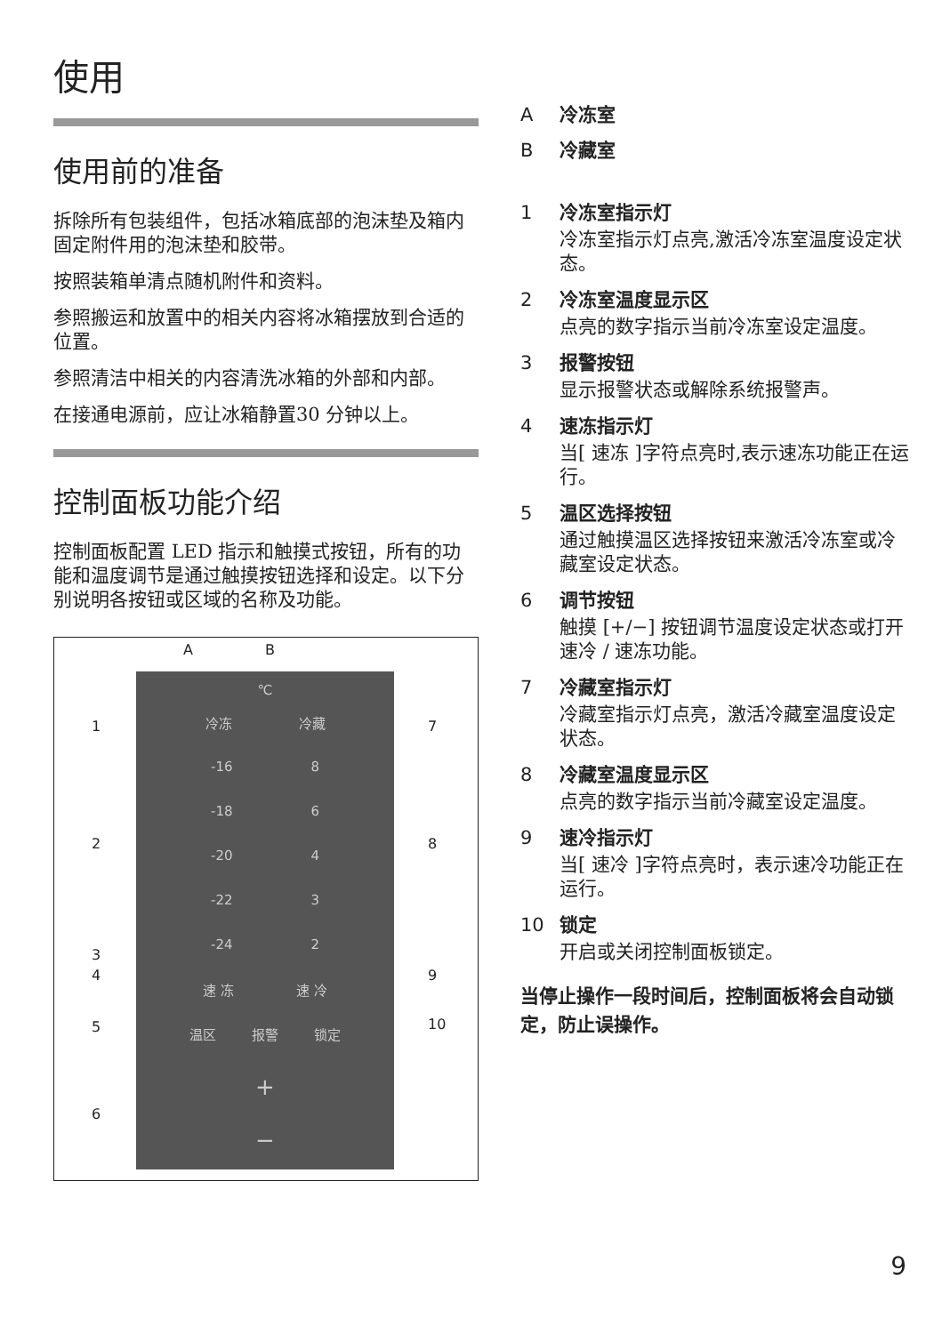使用
使用前的准备
拆除所有包装组件，包括冰箱底部的泡沫垫及箱内固定附件用的泡沫垫和胶带。
按照装箱单清点随机附件和资料。
参照搬运和放置中的相关内容将冰箱摆放到合适的位置。
参照清洁中相关的内容清洗冰箱的外部和内部。
在接通电源前，应让冰箱静置30 分钟以上。
控制面板功能介绍
控制面板配置 LED 指示和触摸式按钮，所有的功能和温度调节是通过触摸按钮选择和设定。以下分别说明各按钮或区域的名称及功能。
A B
℃
冷冻 冷藏
-16 8
-18 6
-20 4
-22 3
-24 2
速 冻 速 冷
温区 报警 锁定
+
−
1
2
3
4
5
6
7
8
9
10
A冷冻室
B冷藏室
1 冷冻室指示灯
冷冻室指示灯点亮,激活冷冻室温度设定状态。
2 冷冻室温度显示区
点亮的数字指示当前冷冻室设定温度。
3 报警按钮
显示报警状态或解除系统报警声。
4 速冻指示灯
当[ 速冻 ]字符点亮时,表示速冻功能正在运行。
5 温区选择按钮
通过触摸温区选择按钮来激活冷冻室或冷藏室设定状态。
6 调节按钮
触摸 [+/−] 按钮调节温度设定状态或打开速冷 / 速冻功能。
7 冷藏室指示灯
冷藏室指示灯点亮，激活冷藏室温度设定状态。
8 冷藏室温度显示区
点亮的数字指示当前冷藏室设定温度。
9 速冷指示灯
当[ 速冷 ]字符点亮时，表示速冷功能正在运行。
10 锁定
开启或关闭控制面板锁定。
当停止操作一段时间后，控制面板将会自动锁定，防止误操作。
9